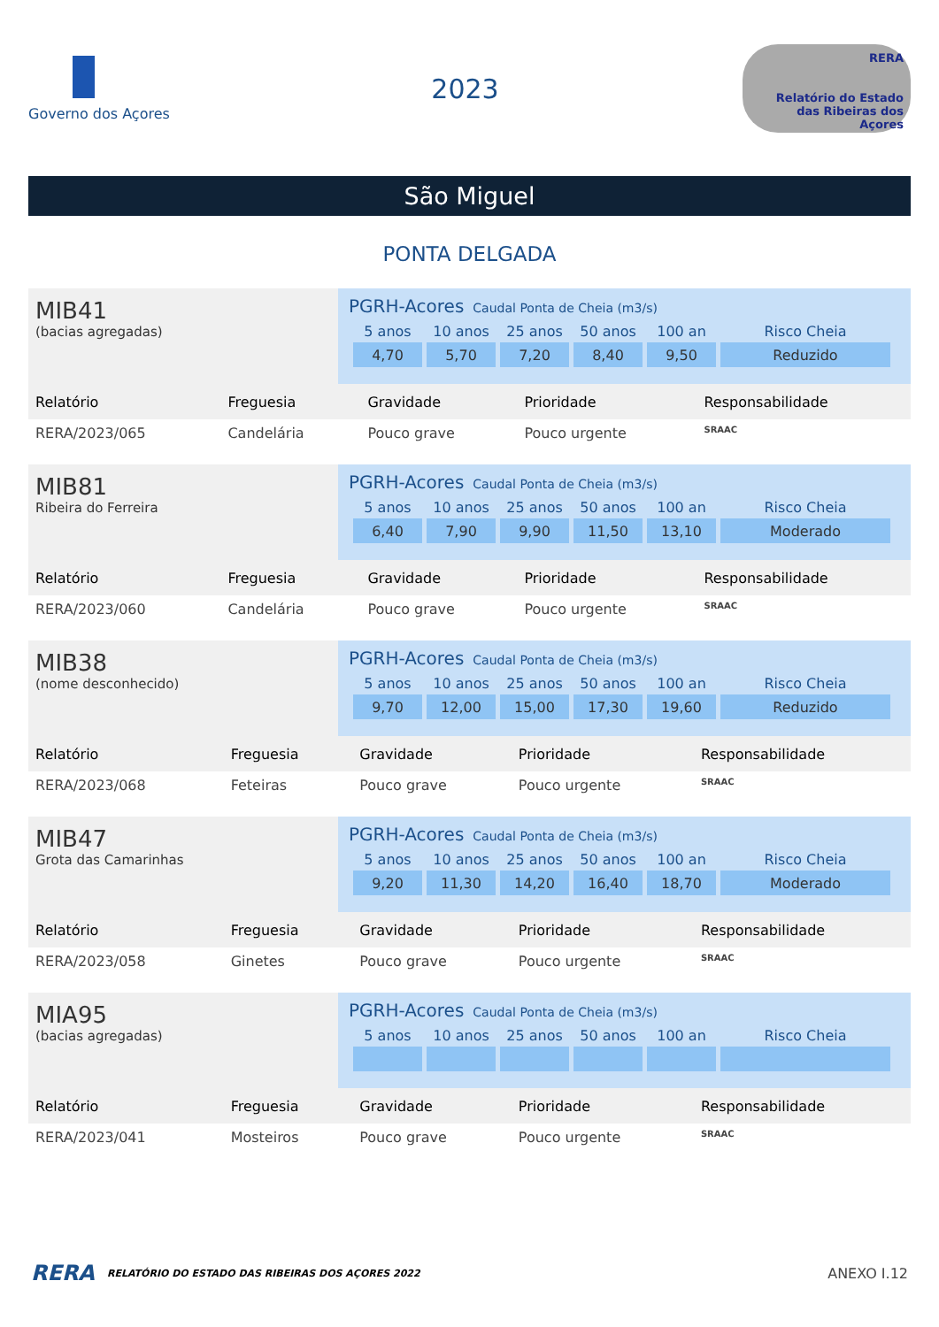Governo dos Açores
2023
RERA
Relatório do Estado das Ribeiras dos Açores
São Miguel
PONTA DELGADA
MIB41
(bacias agregadas)
PGRH-Acores Caudal Ponta de Cheia (m3/s)
| 5 anos | 10 anos | 25 anos | 50 anos | 100 an | Risco Cheia |
| --- | --- | --- | --- | --- | --- |
| 4,70 | 5,70 | 7,20 | 8,40 | 9,50 | Reduzido |
| Relatório | Freguesia | Gravidade | Prioridade | Responsabilidade |
| --- | --- | --- | --- | --- |
| RERA/2023/065 | Candelária | Pouco grave | Pouco urgente | SRAAC |
MIB81
Ribeira do Ferreira
PGRH-Acores Caudal Ponta de Cheia (m3/s)
| 5 anos | 10 anos | 25 anos | 50 anos | 100 an | Risco Cheia |
| --- | --- | --- | --- | --- | --- |
| 6,40 | 7,90 | 9,90 | 11,50 | 13,10 | Moderado |
| Relatório | Freguesia | Gravidade | Prioridade | Responsabilidade |
| --- | --- | --- | --- | --- |
| RERA/2023/060 | Candelária | Pouco grave | Pouco urgente | SRAAC |
MIB38
(nome desconhecido)
PGRH-Acores Caudal Ponta de Cheia (m3/s)
| 5 anos | 10 anos | 25 anos | 50 anos | 100 an | Risco Cheia |
| --- | --- | --- | --- | --- | --- |
| 9,70 | 12,00 | 15,00 | 17,30 | 19,60 | Reduzido |
| Relatório | Freguesia | Gravidade | Prioridade | Responsabilidade |
| --- | --- | --- | --- | --- |
| RERA/2023/068 | Feteiras | Pouco grave | Pouco urgente | SRAAC |
MIB47
Grota das Camarinhas
PGRH-Acores Caudal Ponta de Cheia (m3/s)
| 5 anos | 10 anos | 25 anos | 50 anos | 100 an | Risco Cheia |
| --- | --- | --- | --- | --- | --- |
| 9,20 | 11,30 | 14,20 | 16,40 | 18,70 | Moderado |
| Relatório | Freguesia | Gravidade | Prioridade | Responsabilidade |
| --- | --- | --- | --- | --- |
| RERA/2023/058 | Ginetes | Pouco grave | Pouco urgente | SRAAC |
MIA95
(bacias agregadas)
PGRH-Acores Caudal Ponta de Cheia (m3/s)
| 5 anos | 10 anos | 25 anos | 50 anos | 100 an | Risco Cheia |
| --- | --- | --- | --- | --- | --- |
| Relatório | Freguesia | Gravidade | Prioridade | Responsabilidade |
| --- | --- | --- | --- | --- |
| RERA/2023/041 | Mosteiros | Pouco grave | Pouco urgente | SRAAC |
RERA RELATÓRIO DO ESTADO DAS RIBEIRAS DOS AÇORES 2022 ANEXO I.12